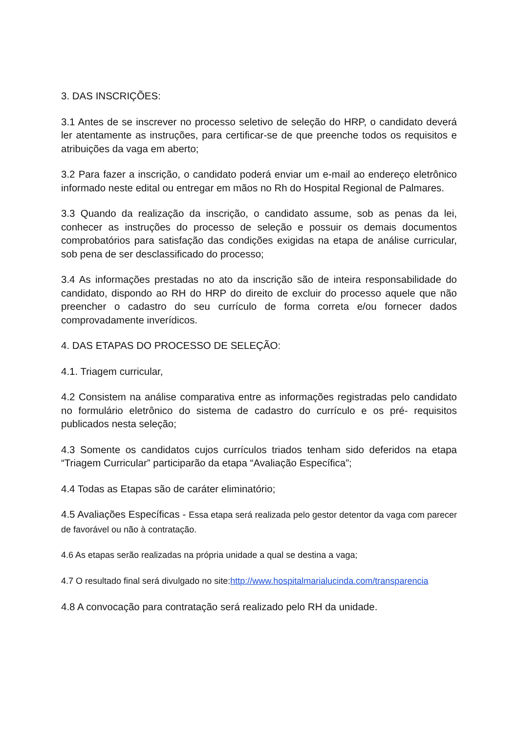3. DAS INSCRIÇÕES:
3.1 Antes de se inscrever no processo seletivo de seleção do HRP, o candidato deverá ler atentamente as instruções, para certificar-se de que preenche todos os requisitos e atribuições da vaga em aberto;
3.2 Para fazer a inscrição, o candidato poderá enviar um e-mail ao endereço eletrônico informado neste edital ou entregar em mãos no Rh do Hospital Regional de Palmares.
3.3 Quando da realização da inscrição, o candidato assume, sob as penas da lei, conhecer as instruções do processo de seleção e possuir os demais documentos comprobatórios para satisfação das condições exigidas na etapa de análise curricular, sob pena de ser desclassificado do processo;
3.4 As informações prestadas no ato da inscrição são de inteira responsabilidade do candidato, dispondo ao RH do HRP do direito de excluir do processo aquele que não preencher o cadastro do seu currículo de forma correta e/ou fornecer dados comprovadamente inverídicos.
4. DAS ETAPAS DO PROCESSO DE SELEÇÃO:
4.1. Triagem curricular,
4.2 Consistem na análise comparativa entre as informações registradas pelo candidato no formulário eletrônico do sistema de cadastro do currículo e os pré- requisitos publicados nesta seleção;
4.3 Somente os candidatos cujos currículos triados tenham sido deferidos na etapa “Triagem Curricular” participarão da etapa “Avaliação Específica”;
4.4 Todas as Etapas são de caráter eliminatório;
4.5 Avaliações Específicas - Essa etapa será realizada pelo gestor detentor da vaga com parecer de favorável ou não à contratação.
4.6 As etapas serão realizadas na própria unidade a qual se destina a vaga;
4.7 O resultado final será divulgado no site:http://www.hospitalmarialucinda.com/transparencia
4.8 A convocação para contratação será realizado pelo RH da unidade.